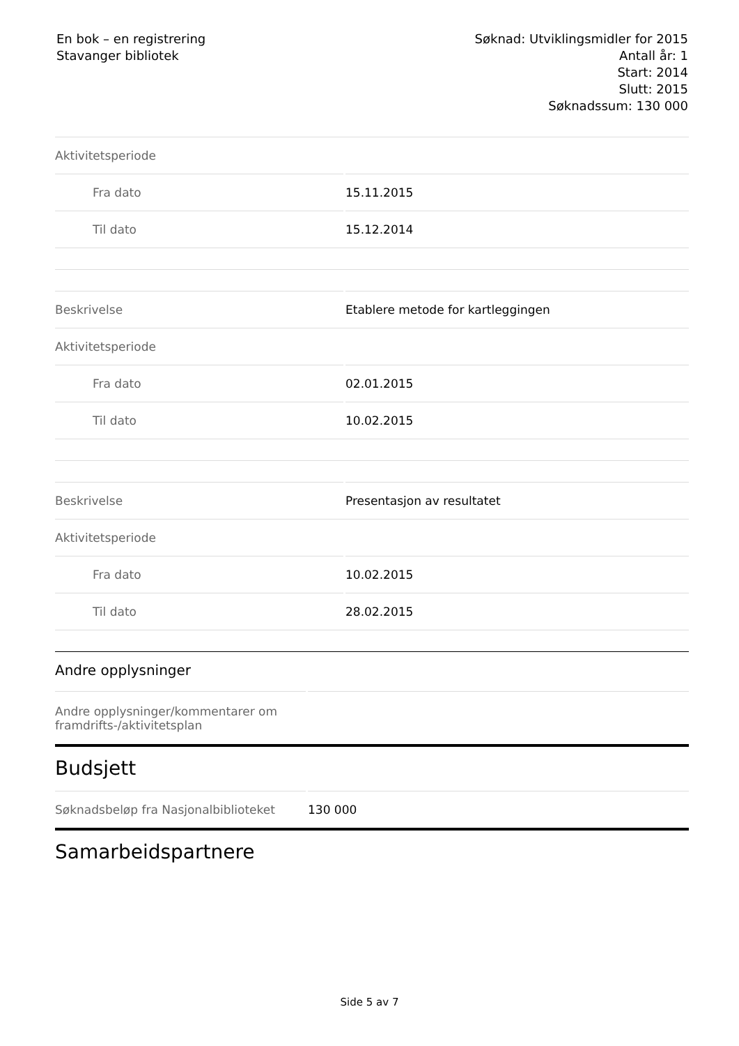En bok – en registrering
Stavanger bibliotek
Søknad: Utviklingsmidler for 2015
Antall år: 1
Start: 2014
Slutt: 2015
Søknadssum: 130 000
| Aktivitetsperiode | |
| Fra dato | 15.11.2015 |
| Til dato | 15.12.2014 |
| Beskrivelse | Etablere metode for kartleggingen |
| Aktivitetsperiode | |
| Fra dato | 02.01.2015 |
| Til dato | 10.02.2015 |
| Beskrivelse | Presentasjon av resultatet |
| Aktivitetsperiode | |
| Fra dato | 10.02.2015 |
| Til dato | 28.02.2015 |
Andre opplysninger
| Andre opplysninger/kommentarer om framdrifts-/aktivitetsplan | |
Budsjett
| Søknadsbeløp fra Nasjonalbiblioteket | 130 000 |
Samarbeidspartnere
Side 5 av 7